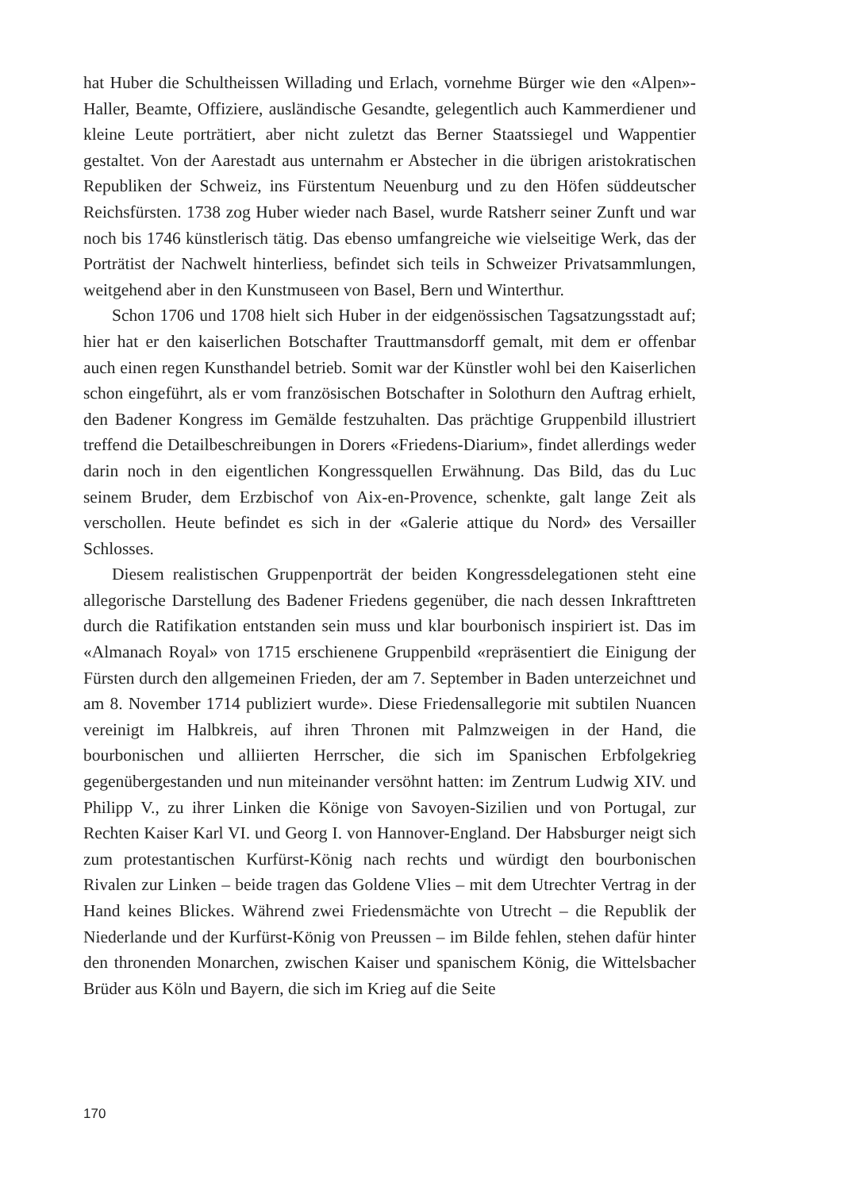hat Huber die Schultheissen Willading und Erlach, vornehme Bürger wie den «Alpen»-Haller, Beamte, Offiziere, ausländische Gesandte, gelegentlich auch Kammerdiener und kleine Leute porträtiert, aber nicht zuletzt das Berner Staatssiegel und Wappentier gestaltet. Von der Aarestadt aus unternahm er Abstecher in die übrigen aristokratischen Republiken der Schweiz, ins Fürstentum Neuenburg und zu den Höfen süddeutscher Reichsfürsten. 1738 zog Huber wieder nach Basel, wurde Ratsherr seiner Zunft und war noch bis 1746 künstlerisch tätig. Das ebenso umfangreiche wie vielseitige Werk, das der Porträtist der Nachwelt hinterliess, befindet sich teils in Schweizer Privatsammlungen, weitgehend aber in den Kunstmuseen von Basel, Bern und Winterthur.
Schon 1706 und 1708 hielt sich Huber in der eidgenössischen Tagsatzungsstadt auf; hier hat er den kaiserlichen Botschafter Trauttmansdorff gemalt, mit dem er offenbar auch einen regen Kunsthandel betrieb. Somit war der Künstler wohl bei den Kaiserlichen schon eingeführt, als er vom französischen Botschafter in Solothurn den Auftrag erhielt, den Badener Kongress im Gemälde festzuhalten. Das prächtige Gruppenbild illustriert treffend die Detailbeschreibungen in Dorers «Friedens-Diarium», findet allerdings weder darin noch in den eigentlichen Kongressquellen Erwähnung. Das Bild, das du Luc seinem Bruder, dem Erzbischof von Aix-en-Provence, schenkte, galt lange Zeit als verschollen. Heute befindet es sich in der «Galerie attique du Nord» des Versailler Schlosses.
Diesem realistischen Gruppenporträt der beiden Kongressdelegationen steht eine allegorische Darstellung des Badener Friedens gegenüber, die nach dessen Inkrafttreten durch die Ratifikation entstanden sein muss und klar bourbonisch inspiriert ist. Das im «Almanach Royal» von 1715 erschienene Gruppenbild «repräsentiert die Einigung der Fürsten durch den allgemeinen Frieden, der am 7. September in Baden unterzeichnet und am 8. November 1714 publiziert wurde». Diese Friedensallegorie mit subtilen Nuancen vereinigt im Halbkreis, auf ihren Thronen mit Palmzweigen in der Hand, die bourbonischen und alliierten Herrscher, die sich im Spanischen Erbfolgekrieg gegenübergestanden und nun miteinander versöhnt hatten: im Zentrum Ludwig XIV. und Philipp V., zu ihrer Linken die Könige von Savoyen-Sizilien und von Portugal, zur Rechten Kaiser Karl VI. und Georg I. von Hannover-England. Der Habsburger neigt sich zum protestantischen Kurfürst-König nach rechts und würdigt den bourbonischen Rivalen zur Linken – beide tragen das Goldene Vlies – mit dem Utrechter Vertrag in der Hand keines Blickes. Während zwei Friedensmächte von Utrecht – die Republik der Niederlande und der Kurfürst-König von Preussen – im Bilde fehlen, stehen dafür hinter den thronenden Monarchen, zwischen Kaiser und spanischem König, die Wittelsbacher Brüder aus Köln und Bayern, die sich im Krieg auf die Seite
170